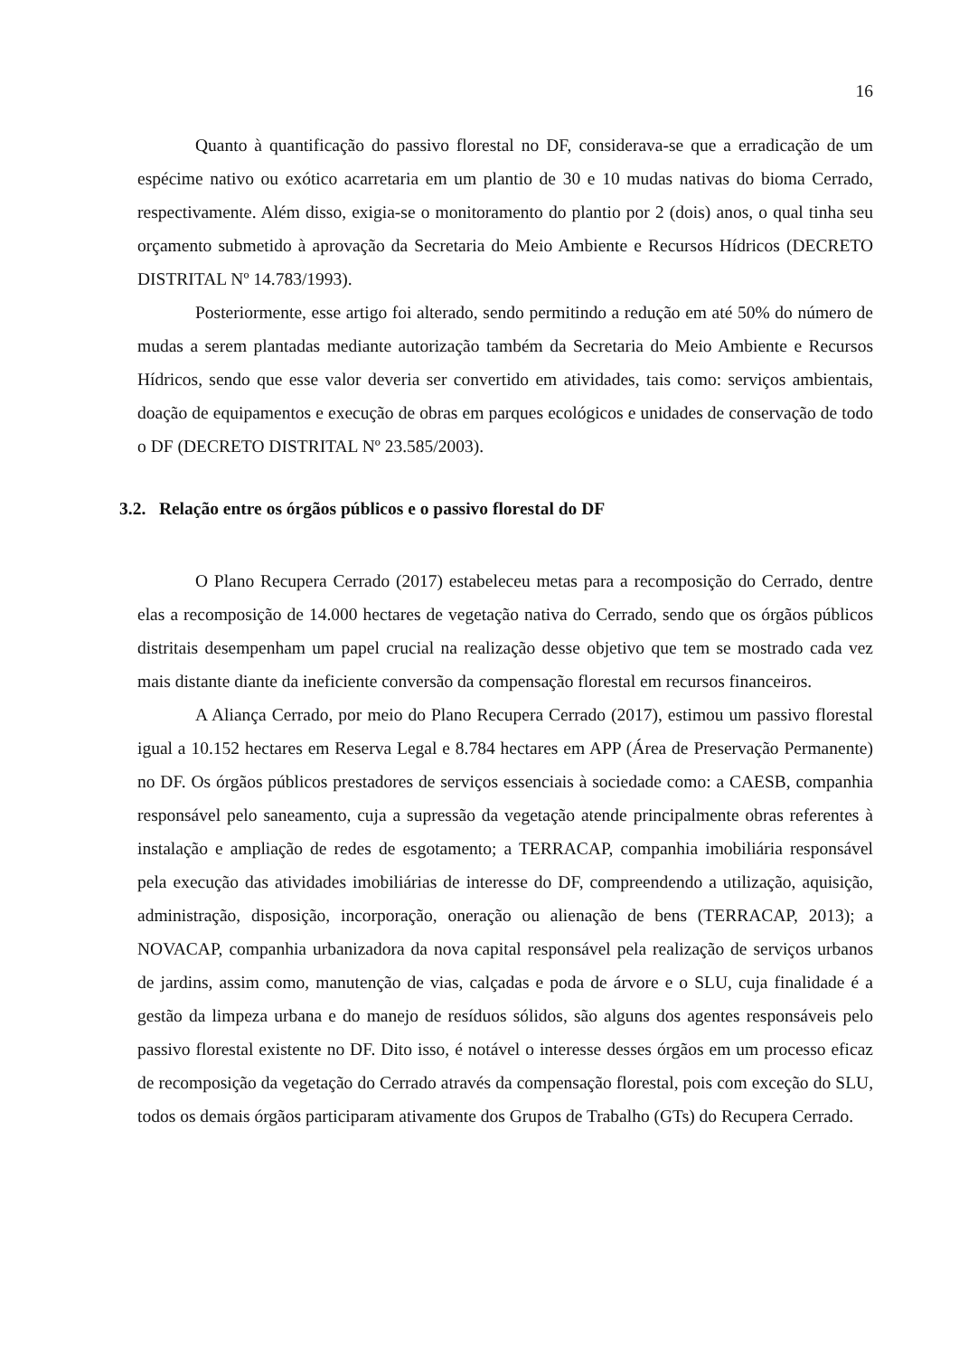16
Quanto à quantificação do passivo florestal no DF, considerava-se que a erradicação de um espécime nativo ou exótico acarretaria em um plantio de 30 e 10 mudas nativas do bioma Cerrado, respectivamente. Além disso, exigia-se o monitoramento do plantio por 2 (dois) anos, o qual tinha seu orçamento submetido à aprovação da Secretaria do Meio Ambiente e Recursos Hídricos (DECRETO DISTRITAL Nº 14.783/1993).
Posteriormente, esse artigo foi alterado, sendo permitindo a redução em até 50% do número de mudas a serem plantadas mediante autorização também da Secretaria do Meio Ambiente e Recursos Hídricos, sendo que esse valor deveria ser convertido em atividades, tais como: serviços ambientais, doação de equipamentos e execução de obras em parques ecológicos e unidades de conservação de todo o DF (DECRETO DISTRITAL Nº 23.585/2003).
3.2. Relação entre os órgãos públicos e o passivo florestal do DF
O Plano Recupera Cerrado (2017) estabeleceu metas para a recomposição do Cerrado, dentre elas a recomposição de 14.000 hectares de vegetação nativa do Cerrado, sendo que os órgãos públicos distritais desempenham um papel crucial na realização desse objetivo que tem se mostrado cada vez mais distante diante da ineficiente conversão da compensação florestal em recursos financeiros.
A Aliança Cerrado, por meio do Plano Recupera Cerrado (2017), estimou um passivo florestal igual a 10.152 hectares em Reserva Legal e 8.784 hectares em APP (Área de Preservação Permanente) no DF. Os órgãos públicos prestadores de serviços essenciais à sociedade como: a CAESB, companhia responsável pelo saneamento, cuja a supressão da vegetação atende principalmente obras referentes à instalação e ampliação de redes de esgotamento; a TERRACAP, companhia imobiliária responsável pela execução das atividades imobiliárias de interesse do DF, compreendendo a utilização, aquisição, administração, disposição, incorporação, oneração ou alienação de bens (TERRACAP, 2013); a NOVACAP, companhia urbanizadora da nova capital responsável pela realização de serviços urbanos de jardins, assim como, manutenção de vias, calçadas e poda de árvore e o SLU, cuja finalidade é a gestão da limpeza urbana e do manejo de resíduos sólidos, são alguns dos agentes responsáveis pelo passivo florestal existente no DF. Dito isso, é notável o interesse desses órgãos em um processo eficaz de recomposição da vegetação do Cerrado através da compensação florestal, pois com exceção do SLU, todos os demais órgãos participaram ativamente dos Grupos de Trabalho (GTs) do Recupera Cerrado.